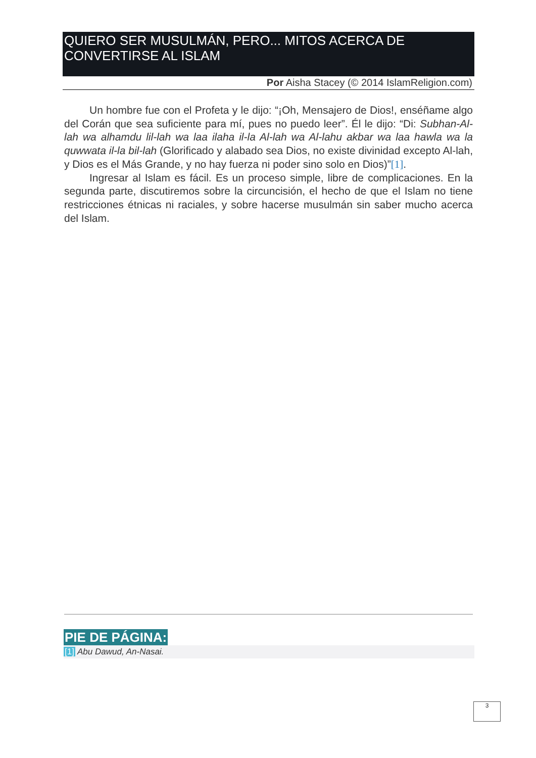QUIERO SER MUSULMÁN, PERO... MITOS ACERCA DE CONVERTIRSE AL ISLAM
Por Aisha Stacey (© 2014 IslamReligion.com)
Un hombre fue con el Profeta y le dijo: “¡Oh, Mensajero de Dios!, enséñame algo del Corán que sea suficiente para mí, pues no puedo leer”. Él le dijo: “Di: Subhan-Al-lah wa alhamdu lil-lah wa laa ilaha il-la Al-lah wa Al-lahu akbar wa laa hawla wa la quwwata il-la bil-lah (Glorificado y alabado sea Dios, no existe divinidad excepto Al-lah, y Dios es el Más Grande, y no hay fuerza ni poder sino solo en Dios)”[1].
Ingresar al Islam es fácil. Es un proceso simple, libre de complicaciones. En la segunda parte, discutiremos sobre la circuncisión, el hecho de que el Islam no tiene restricciones étnicas ni raciales, y sobre hacerse musulmán sin saber mucho acerca del Islam.
PIE DE PÁGINA:
[1] Abu Dawud, An-Nasai.
3